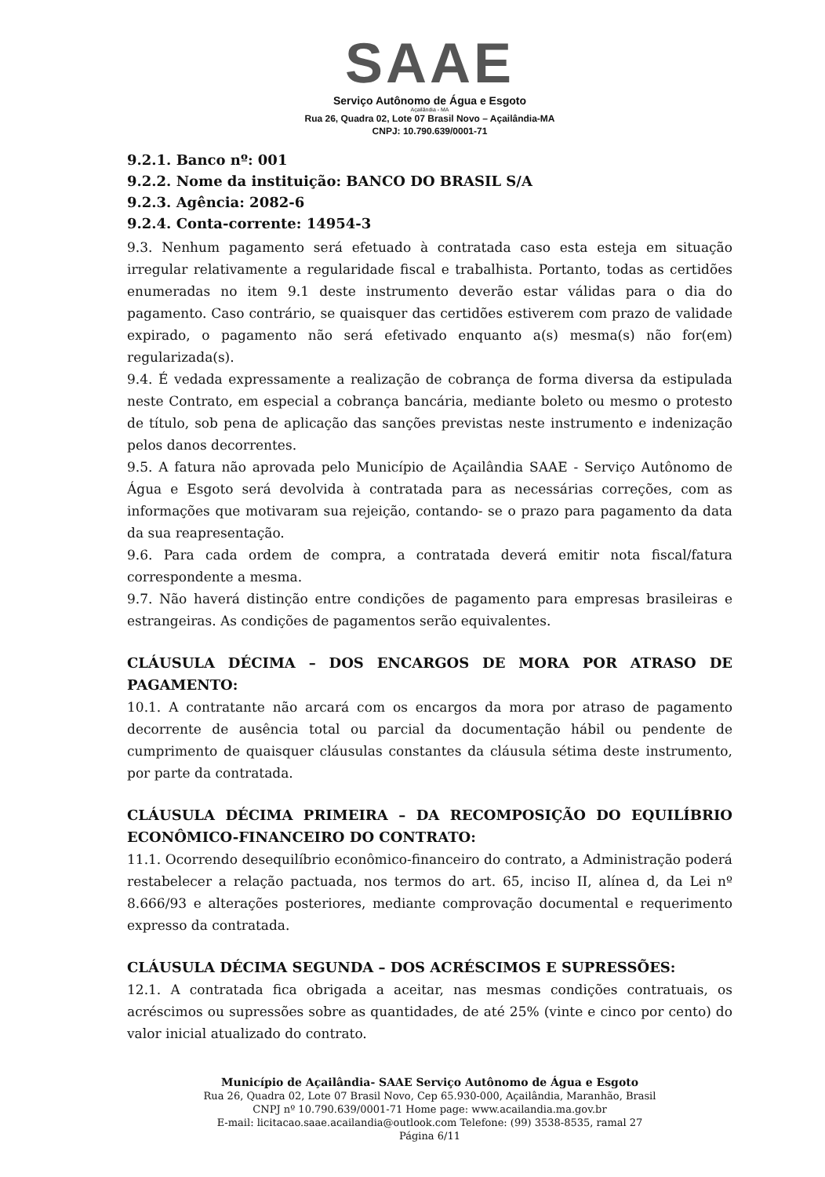SAAE
Serviço Autônomo de Água e Esgoto
Açailândia - MA
Rua 26, Quadra 02, Lote 07 Brasil Novo – Açailândia-MA
CNPJ: 10.790.639/0001-71
9.2.1. Banco nº: 001
9.2.2. Nome da instituição: BANCO DO BRASIL S/A
9.2.3. Agência: 2082-6
9.2.4. Conta-corrente: 14954-3
9.3. Nenhum pagamento será efetuado à contratada caso esta esteja em situação irregular relativamente a regularidade fiscal e trabalhista. Portanto, todas as certidões enumeradas no item 9.1 deste instrumento deverão estar válidas para o dia do pagamento. Caso contrário, se quaisquer das certidões estiverem com prazo de validade expirado, o pagamento não será efetivado enquanto a(s) mesma(s) não for(em) regularizada(s).
9.4. É vedada expressamente a realização de cobrança de forma diversa da estipulada neste Contrato, em especial a cobrança bancária, mediante boleto ou mesmo o protesto de título, sob pena de aplicação das sanções previstas neste instrumento e indenização pelos danos decorrentes.
9.5. A fatura não aprovada pelo Município de Açailândia SAAE - Serviço Autônomo de Água e Esgoto será devolvida à contratada para as necessárias correções, com as informações que motivaram sua rejeição, contando- se o prazo para pagamento da data da sua reapresentação.
9.6. Para cada ordem de compra, a contratada deverá emitir nota fiscal/fatura correspondente a mesma.
9.7. Não haverá distinção entre condições de pagamento para empresas brasileiras e estrangeiras. As condições de pagamentos serão equivalentes.
CLÁUSULA DÉCIMA – DOS ENCARGOS DE MORA POR ATRASO DE PAGAMENTO:
10.1. A contratante não arcará com os encargos da mora por atraso de pagamento decorrente de ausência total ou parcial da documentação hábil ou pendente de cumprimento de quaisquer cláusulas constantes da cláusula sétima deste instrumento, por parte da contratada.
CLÁUSULA DÉCIMA PRIMEIRA – DA RECOMPOSIÇÃO DO EQUILÍBRIO ECONÔMICO-FINANCEIRO DO CONTRATO:
11.1. Ocorrendo desequilíbrio econômico-financeiro do contrato, a Administração poderá restabelecer a relação pactuada, nos termos do art. 65, inciso II, alínea d, da Lei nº 8.666/93 e alterações posteriores, mediante comprovação documental e requerimento expresso da contratada.
CLÁUSULA DÉCIMA SEGUNDA – DOS ACRÉSCIMOS E SUPRESSÕES:
12.1. A contratada fica obrigada a aceitar, nas mesmas condições contratuais, os acréscimos ou supressões sobre as quantidades, de até 25% (vinte e cinco por cento) do valor inicial atualizado do contrato.
Município de Açailândia- SAAE Serviço Autônomo de Água e Esgoto
Rua 26, Quadra 02, Lote 07 Brasil Novo, Cep 65.930-000, Açailândia, Maranhão, Brasil
CNPJ nº 10.790.639/0001-71 Home page: www.acailandia.ma.gov.br
E-mail: licitacao.saae.acailandia@outlook.com Telefone: (99) 3538-8535, ramal 27
Página 6/11